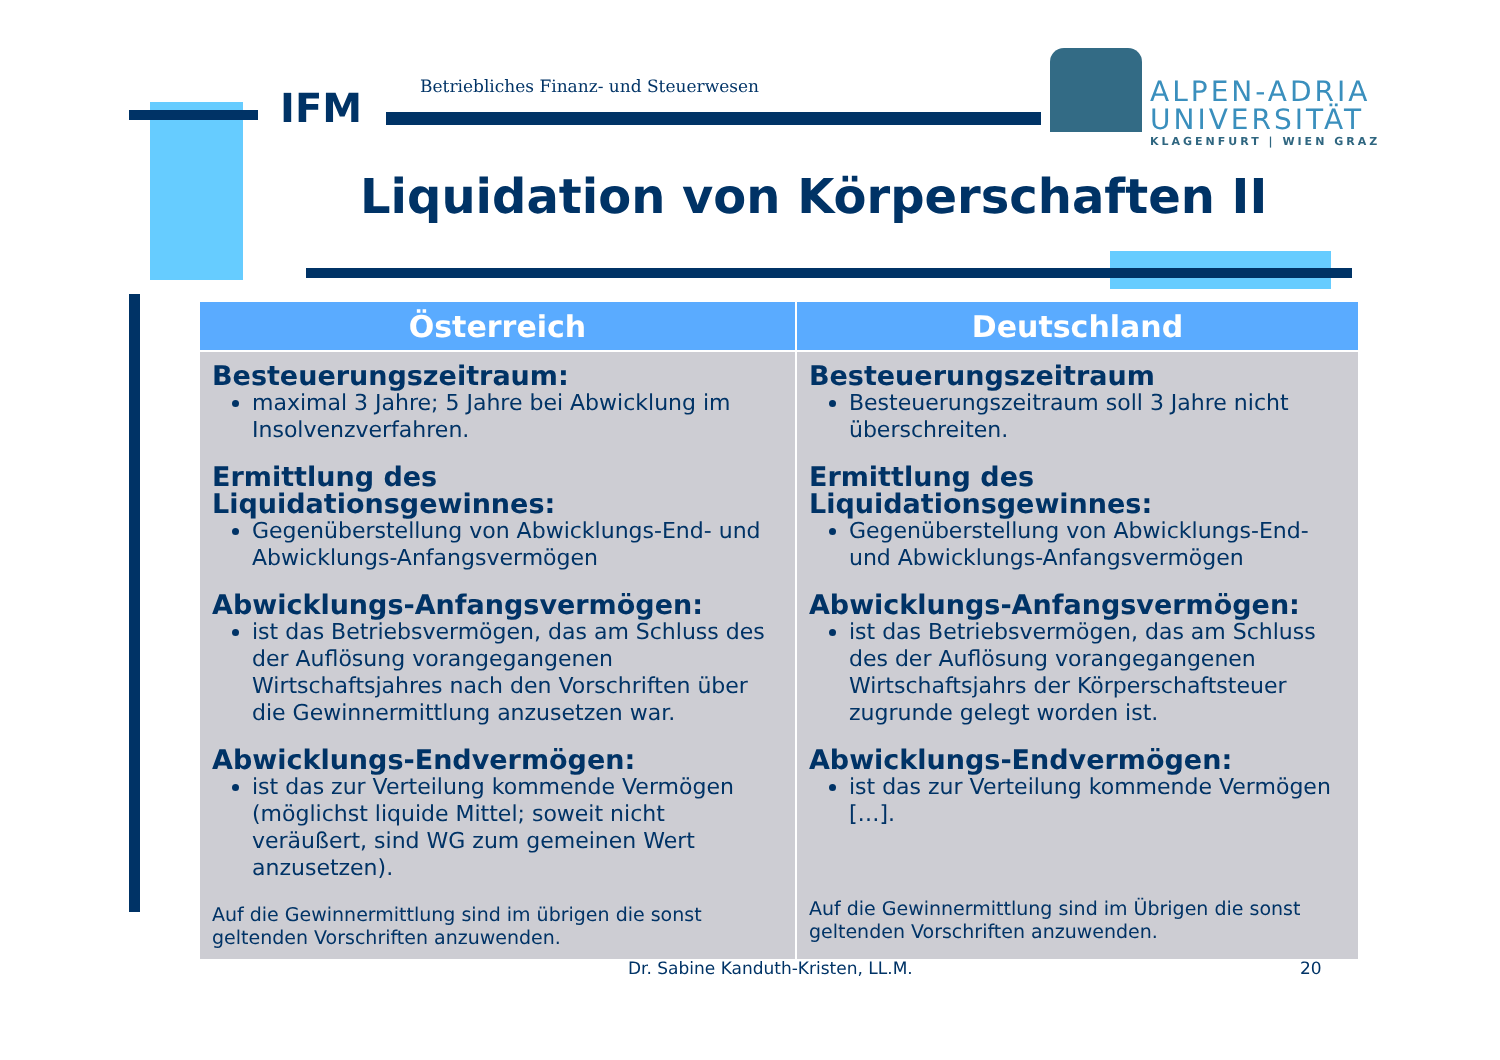IFM
Betriebliches Finanz- und Steuerwesen
ALPEN-ADRIA
UNIVERSITÄT
KLAGENFURT | WIEN GRAZ
Liquidation von Körperschaften II
| Österreich | Deutschland |
| --- | --- |
| Besteuerungszeitraum: maximal 3 Jahre; 5 Jahre bei Abwicklung im Insolvenzverfahren. Ermittlung des Liquidationsgewinnes: Gegenüberstellung von Abwicklungs-End- und Abwicklungs-Anfangsvermögen Abwicklungs-Anfangsvermögen: ist das Betriebsvermögen, das am Schluss des der Auflösung vorangegangenen Wirtschaftsjahres nach den Vorschriften über die Gewinnermittlung anzusetzen war. Abwicklungs-Endvermögen: ist das zur Verteilung kommende Vermögen (möglichst liquide Mittel; soweit nicht veräußert, sind WG zum gemeinen Wert anzusetzen). Auf die Gewinnermittlung sind im übrigen die sonst geltenden Vorschriften anzuwenden. | Besteuerungszeitraum Besteuerungszeitraum soll 3 Jahre nicht überschreiten. Ermittlung des Liquidationsgewinnes: Gegenüberstellung von Abwicklungs-End- und Abwicklungs-Anfangsvermögen Abwicklungs-Anfangsvermögen: ist das Betriebsvermögen, das am Schluss des der Auflösung vorangegangenen Wirtschaftsjahrs der Körperschaftsteuer zugrunde gelegt worden ist. Abwicklungs-Endvermögen: ist das zur Verteilung kommende Vermögen […]. Auf die Gewinnermittlung sind im Übrigen die sonst geltenden Vorschriften anzuwenden. |
Dr. Sabine Kanduth-Kristen, LL.M.
20